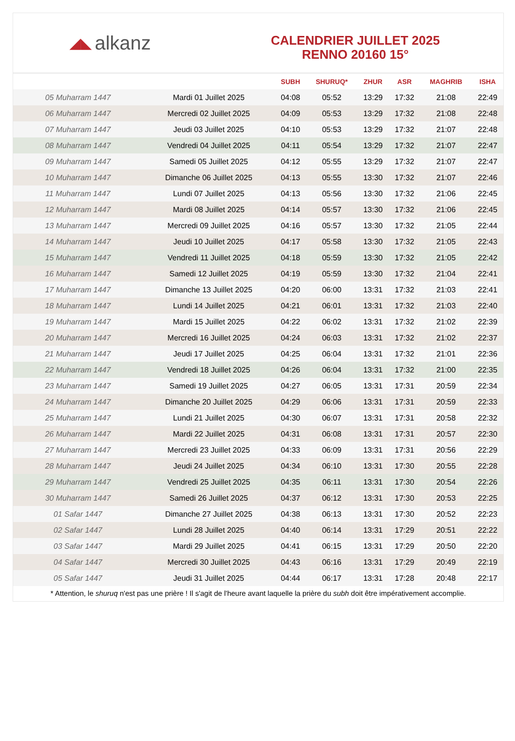◢◣ alkanz
CALENDRIER JUILLET 2025
RENNO 20160 15°
| | | SUBH | SHURUQ* | ZHUR | ASR | MAGHRIB | ISHA |
| --- | --- | --- | --- | --- | --- | --- | --- |
| 05 Muharram 1447 | Mardi 01 Juillet 2025 | 04:08 | 05:52 | 13:29 | 17:32 | 21:08 | 22:49 |
| 06 Muharram 1447 | Mercredi 02 Juillet 2025 | 04:09 | 05:53 | 13:29 | 17:32 | 21:08 | 22:48 |
| 07 Muharram 1447 | Jeudi 03 Juillet 2025 | 04:10 | 05:53 | 13:29 | 17:32 | 21:07 | 22:48 |
| 08 Muharram 1447 | Vendredi 04 Juillet 2025 | 04:11 | 05:54 | 13:29 | 17:32 | 21:07 | 22:47 |
| 09 Muharram 1447 | Samedi 05 Juillet 2025 | 04:12 | 05:55 | 13:29 | 17:32 | 21:07 | 22:47 |
| 10 Muharram 1447 | Dimanche 06 Juillet 2025 | 04:13 | 05:55 | 13:30 | 17:32 | 21:07 | 22:46 |
| 11 Muharram 1447 | Lundi 07 Juillet 2025 | 04:13 | 05:56 | 13:30 | 17:32 | 21:06 | 22:45 |
| 12 Muharram 1447 | Mardi 08 Juillet 2025 | 04:14 | 05:57 | 13:30 | 17:32 | 21:06 | 22:45 |
| 13 Muharram 1447 | Mercredi 09 Juillet 2025 | 04:16 | 05:57 | 13:30 | 17:32 | 21:05 | 22:44 |
| 14 Muharram 1447 | Jeudi 10 Juillet 2025 | 04:17 | 05:58 | 13:30 | 17:32 | 21:05 | 22:43 |
| 15 Muharram 1447 | Vendredi 11 Juillet 2025 | 04:18 | 05:59 | 13:30 | 17:32 | 21:05 | 22:42 |
| 16 Muharram 1447 | Samedi 12 Juillet 2025 | 04:19 | 05:59 | 13:30 | 17:32 | 21:04 | 22:41 |
| 17 Muharram 1447 | Dimanche 13 Juillet 2025 | 04:20 | 06:00 | 13:31 | 17:32 | 21:03 | 22:41 |
| 18 Muharram 1447 | Lundi 14 Juillet 2025 | 04:21 | 06:01 | 13:31 | 17:32 | 21:03 | 22:40 |
| 19 Muharram 1447 | Mardi 15 Juillet 2025 | 04:22 | 06:02 | 13:31 | 17:32 | 21:02 | 22:39 |
| 20 Muharram 1447 | Mercredi 16 Juillet 2025 | 04:24 | 06:03 | 13:31 | 17:32 | 21:02 | 22:37 |
| 21 Muharram 1447 | Jeudi 17 Juillet 2025 | 04:25 | 06:04 | 13:31 | 17:32 | 21:01 | 22:36 |
| 22 Muharram 1447 | Vendredi 18 Juillet 2025 | 04:26 | 06:04 | 13:31 | 17:32 | 21:00 | 22:35 |
| 23 Muharram 1447 | Samedi 19 Juillet 2025 | 04:27 | 06:05 | 13:31 | 17:31 | 20:59 | 22:34 |
| 24 Muharram 1447 | Dimanche 20 Juillet 2025 | 04:29 | 06:06 | 13:31 | 17:31 | 20:59 | 22:33 |
| 25 Muharram 1447 | Lundi 21 Juillet 2025 | 04:30 | 06:07 | 13:31 | 17:31 | 20:58 | 22:32 |
| 26 Muharram 1447 | Mardi 22 Juillet 2025 | 04:31 | 06:08 | 13:31 | 17:31 | 20:57 | 22:30 |
| 27 Muharram 1447 | Mercredi 23 Juillet 2025 | 04:33 | 06:09 | 13:31 | 17:31 | 20:56 | 22:29 |
| 28 Muharram 1447 | Jeudi 24 Juillet 2025 | 04:34 | 06:10 | 13:31 | 17:30 | 20:55 | 22:28 |
| 29 Muharram 1447 | Vendredi 25 Juillet 2025 | 04:35 | 06:11 | 13:31 | 17:30 | 20:54 | 22:26 |
| 30 Muharram 1447 | Samedi 26 Juillet 2025 | 04:37 | 06:12 | 13:31 | 17:30 | 20:53 | 22:25 |
| 01 Safar 1447 | Dimanche 27 Juillet 2025 | 04:38 | 06:13 | 13:31 | 17:30 | 20:52 | 22:23 |
| 02 Safar 1447 | Lundi 28 Juillet 2025 | 04:40 | 06:14 | 13:31 | 17:29 | 20:51 | 22:22 |
| 03 Safar 1447 | Mardi 29 Juillet 2025 | 04:41 | 06:15 | 13:31 | 17:29 | 20:50 | 22:20 |
| 04 Safar 1447 | Mercredi 30 Juillet 2025 | 04:43 | 06:16 | 13:31 | 17:29 | 20:49 | 22:19 |
| 05 Safar 1447 | Jeudi 31 Juillet 2025 | 04:44 | 06:17 | 13:31 | 17:28 | 20:48 | 22:17 |
* Attention, le shuruq n'est pas une prière ! Il s'agit de l'heure avant laquelle la prière du subh doit être impérativement accomplie.